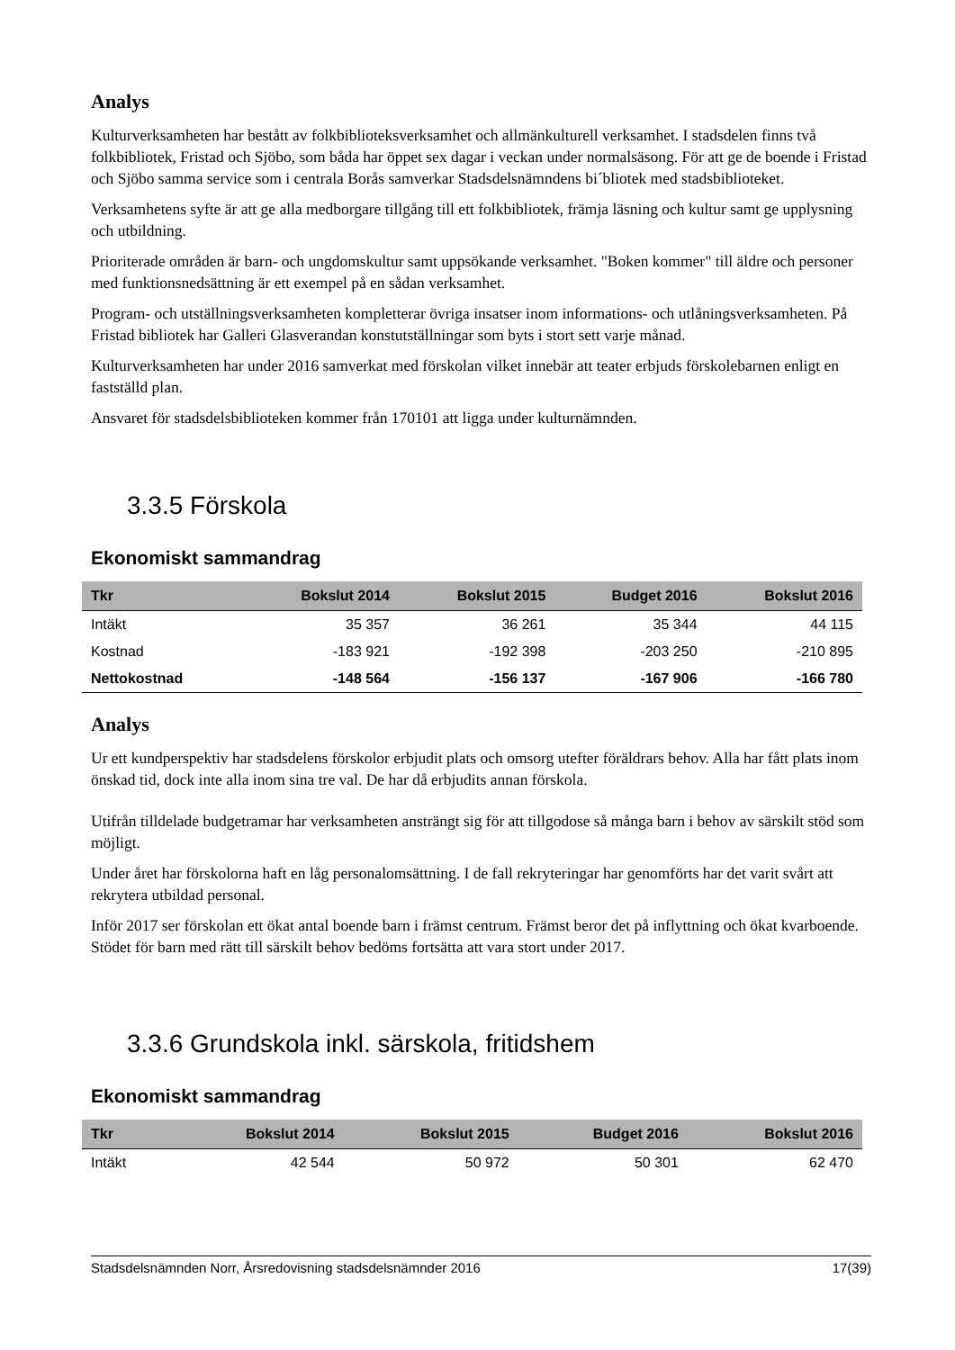Analys
Kulturverksamheten har bestått av folkbiblioteksverksamhet och allmänkulturell verksamhet. I stadsdelen finns två folkbibliotek, Fristad och Sjöbo, som båda har öppet sex dagar i veckan under normalsäsong. För att ge de boende i Fristad och Sjöbo samma service som i centrala Borås samverkar Stadsdelsnämndens bi´bliotek med stadsbiblioteket.
Verksamhetens syfte är att ge alla medborgare tillgång till ett folkbibliotek, främja läsning och kultur samt ge upplysning och utbildning.
Prioriterade områden är barn- och ungdomskultur samt uppsökande verksamhet. "Boken kommer" till äldre och personer med funktionsnedsättning är ett exempel på en sådan verksamhet.
Program- och utställningsverksamheten kompletterar övriga insatser inom informations- och utlåningsverksamheten. På Fristad bibliotek har Galleri Glasverandan konstutställningar som byts i stort sett varje månad.
Kulturverksamheten har under 2016 samverkat med förskolan vilket innebär att teater erbjuds förskolebarnen enligt en fastställd plan.
Ansvaret för stadsdelsbiblioteken kommer från 170101 att ligga under kulturnämnden.
3.3.5 Förskola
Ekonomiskt sammandrag
| Tkr | Bokslut 2014 | Bokslut 2015 | Budget 2016 | Bokslut 2016 |
| --- | --- | --- | --- | --- |
| Intäkt | 35 357 | 36 261 | 35 344 | 44 115 |
| Kostnad | -183 921 | -192 398 | -203 250 | -210 895 |
| Nettokostnad | -148 564 | -156 137 | -167 906 | -166 780 |
Analys
Ur ett kundperspektiv har stadsdelens förskolor erbjudit plats och omsorg utefter föräldrars behov. Alla har fått plats inom önskad tid, dock inte alla inom sina tre val. De har då erbjudits annan förskola.
Utifrån tilldelade budgetramar har verksamheten ansträngt sig för att tillgodose så många barn i behov av särskilt stöd som möjligt.
Under året har förskolorna haft en låg personalomsättning. I de fall rekryteringar har genomförts har det varit svårt att rekrytera utbildad personal.
Inför 2017 ser förskolan ett ökat antal boende barn i främst centrum. Främst beror det på inflyttning och ökat kvarboende.
Stödet för barn med rätt till särskilt behov bedöms fortsätta att vara stort under 2017.
3.3.6 Grundskola inkl. särskola, fritidshem
Ekonomiskt sammandrag
| Tkr | Bokslut 2014 | Bokslut 2015 | Budget 2016 | Bokslut 2016 |
| --- | --- | --- | --- | --- |
| Intäkt | 42 544 | 50 972 | 50 301 | 62 470 |
Stadsdelsnämnden Norr, Årsredovisning stadsdelsnämnder 2016 17(39)